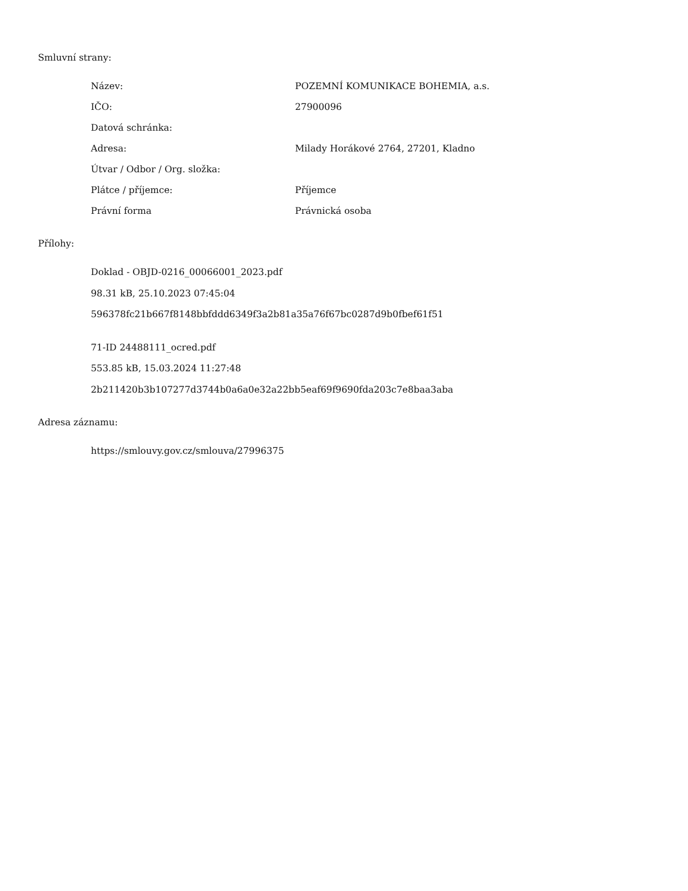Smluvní strany:
| Název: | POZEMNÍ KOMUNIKACE BOHEMIA, a.s. |
| IČO: | 27900096 |
| Datová schránka: | |
| Adresa: | Milady Horákové 2764, 27201, Kladno |
| Útvar / Odbor / Org. složka: | |
| Plátce / příjemce: | Příjemce |
| Právní forma | Právnická osoba |
Přílohy:
Doklad - OBJD-0216_00066001_2023.pdf
98.31 kB, 25.10.2023 07:45:04
596378fc21b667f8148bbfddd6349f3a2b81a35a76f67bc0287d9b0fbef61f51
71-ID 24488111_ocred.pdf
553.85 kB, 15.03.2024 11:27:48
2b211420b3b107277d3744b0a6a0e32a22bb5eaf69f9690fda203c7e8baa3aba
Adresa záznamu:
https://smlouvy.gov.cz/smlouva/27996375